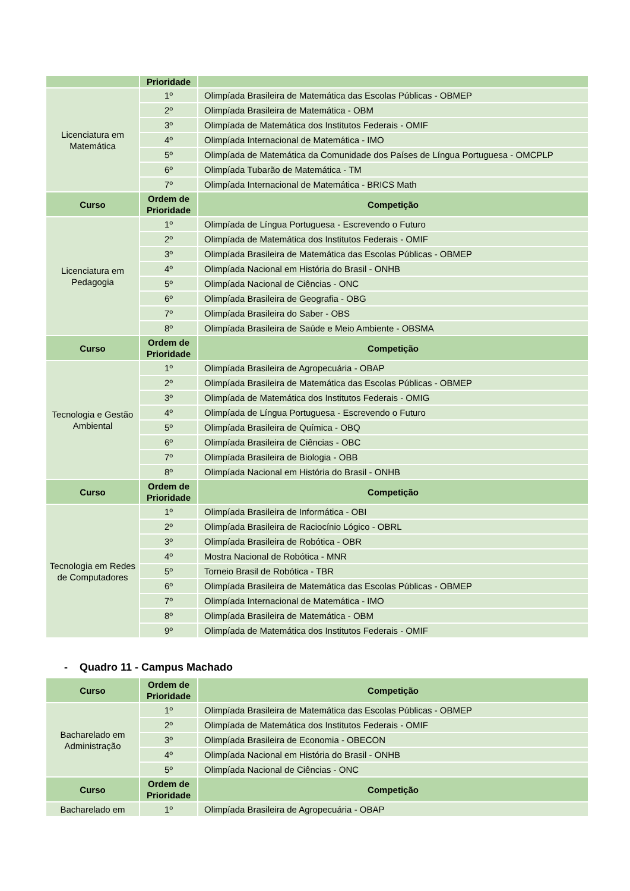| | Prioridade | |
| --- | --- | --- |
| Licenciatura em Matemática | 1º | Olimpíada Brasileira de Matemática das Escolas Públicas - OBMEP |
| | 2º | Olimpíada Brasileira de Matemática - OBM |
| | 3º | Olimpíada de Matemática dos Institutos Federais - OMIF |
| | 4º | Olimpíada Internacional de Matemática - IMO |
| | 5º | Olimpíada de Matemática da Comunidade dos Países de Língua Portuguesa - OMCPLP |
| | 6º | Olimpíada Tubarão de Matemática - TM |
| | 7º | Olimpíada Internacional de Matemática - BRICS Math |
| Curso | Ordem de Prioridade | Competição |
| Licenciatura em Pedagogia | 1º | Olimpíada de Língua Portuguesa - Escrevendo o Futuro |
| | 2º | Olimpíada de Matemática dos Institutos Federais - OMIF |
| | 3º | Olimpíada Brasileira de Matemática das Escolas Públicas - OBMEP |
| | 4º | Olimpíada Nacional em História do Brasil - ONHB |
| | 5º | Olimpíada Nacional de Ciências - ONC |
| | 6º | Olimpíada Brasileira de Geografia - OBG |
| | 7º | Olimpíada Brasileira do Saber - OBS |
| | 8º | Olimpíada Brasileira de Saúde e Meio Ambiente - OBSMA |
| Curso | Ordem de Prioridade | Competição |
| Tecnologia e Gestão Ambiental | 1º | Olimpíada Brasileira de Agropecuária - OBAP |
| | 2º | Olimpíada Brasileira de Matemática das Escolas Públicas - OBMEP |
| | 3º | Olimpíada de Matemática dos Institutos Federais - OMIG |
| | 4º | Olimpíada de Língua Portuguesa - Escrevendo o Futuro |
| | 5º | Olimpíada Brasileira de Química - OBQ |
| | 6º | Olimpíada Brasileira de Ciências - OBC |
| | 7º | Olimpíada Brasileira de Biologia - OBB |
| | 8º | Olimpíada Nacional em História do Brasil - ONHB |
| Curso | Ordem de Prioridade | Competição |
| Tecnologia em Redes de Computadores | 1º | Olimpíada Brasileira de Informática - OBI |
| | 2º | Olimpíada Brasileira de Raciocínio Lógico - OBRL |
| | 3º | Olimpíada Brasileira de Robótica - OBR |
| | 4º | Mostra Nacional de Robótica - MNR |
| | 5º | Torneio Brasil de Robótica - TBR |
| | 6º | Olimpíada Brasileira de Matemática das Escolas Públicas - OBMEP |
| | 7º | Olimpíada Internacional de Matemática - IMO |
| | 8º | Olimpíada Brasileira de Matemática - OBM |
| | 9º | Olimpíada de Matemática dos Institutos Federais - OMIF |
- Quadro 11 - Campus Machado
| Curso | Ordem de Prioridade | Competição |
| --- | --- | --- |
| Bacharelado em Administração | 1º | Olimpíada Brasileira de Matemática das Escolas Públicas - OBMEP |
| | 2º | Olimpíada de Matemática dos Institutos Federais - OMIF |
| | 3º | Olimpíada Brasileira de Economia - OBECON |
| | 4º | Olimpíada Nacional em História do Brasil - ONHB |
| | 5º | Olimpíada Nacional de Ciências - ONC |
| Curso | Ordem de Prioridade | Competição |
| Bacharelado em | 1º | Olimpíada Brasileira de Agropecuária - OBAP |